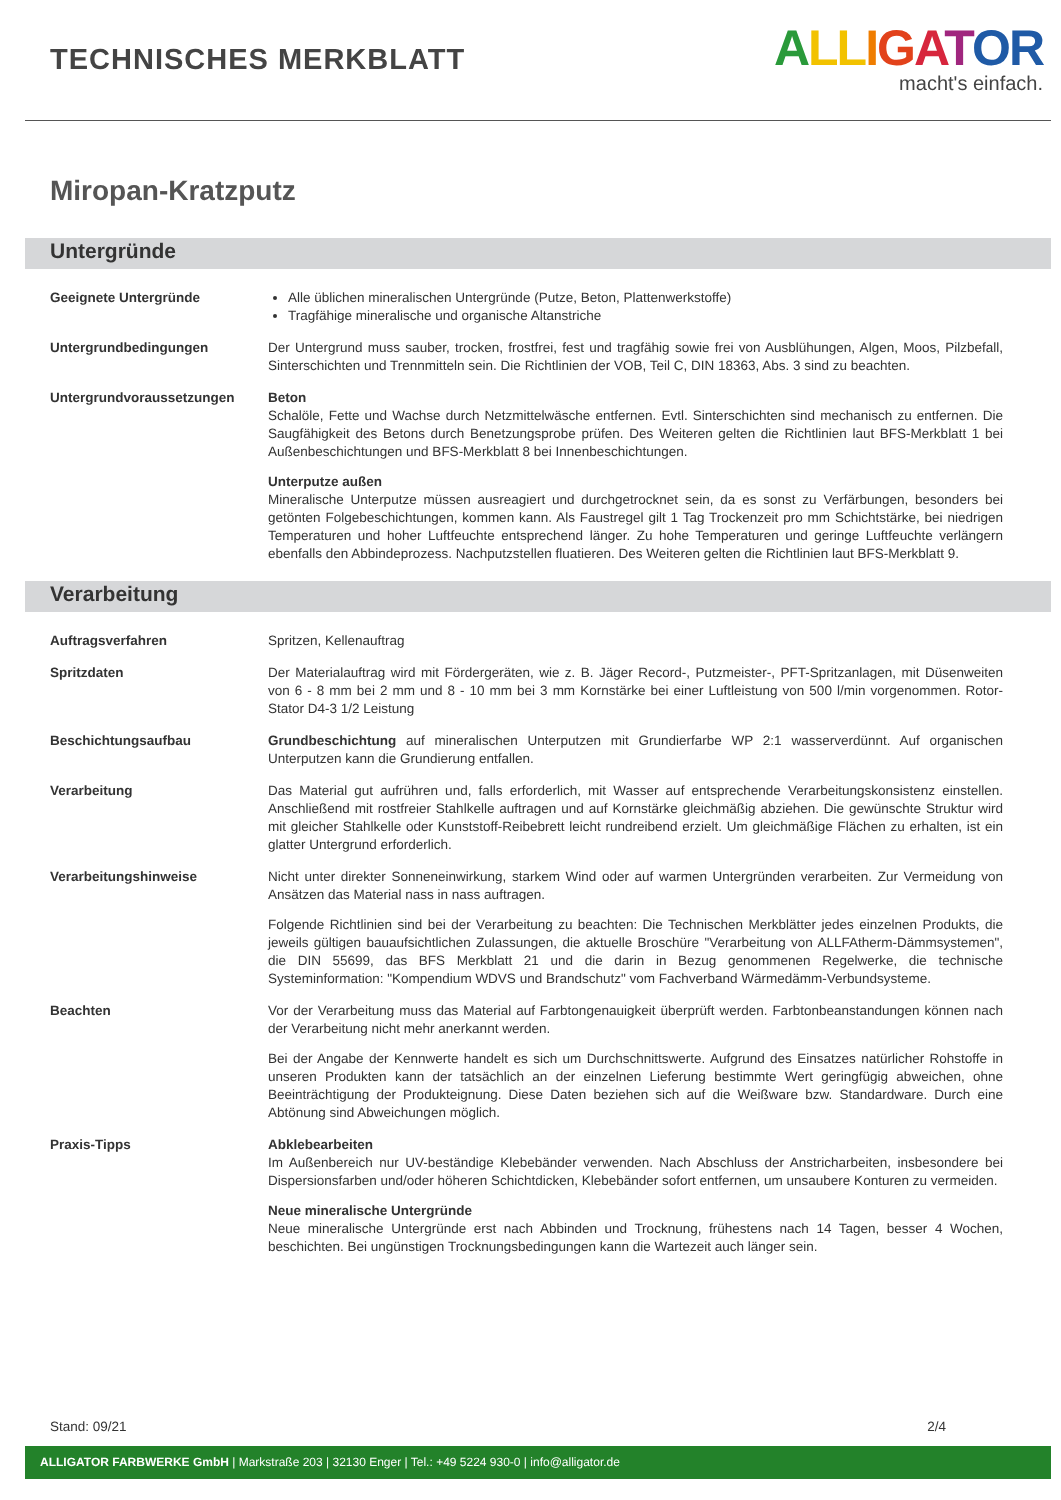TECHNISCHES MERKBLATT
ALL IGATOR
macht's einfach.
Miropan-Kratzputz
Untergründe
Geeignete Untergründe Alle üblichen mineralischen Untergründe (Putze, Beton, Plattenwerkstoffe)
Tragfähige mineralische und organische Altanstriche
Untergrundbedingungen Der Untergrund muss sauber, trocken, frostfrei, fest und tragfähig sowie frei von Ausblühungen, Algen, Moos, Pilzbefall, Sinterschichten und Trennmitteln sein. Die Richtlinien der VOB, Teil C, DIN 18363, Abs. 3 sind zu beachten.
Untergrundvoraussetzungen Beton
Schalöle, Fette und Wachse durch Netzmittelwäsche entfernen. Evtl. Sinterschichten sind mechanisch zu entfernen. Die Saugfähigkeit des Betons durch Benetzungsprobe prüfen. Des Weiteren gelten die Richtlinien laut BFS-Merkblatt 1 bei Außenbeschichtungen und BFS-Merkblatt 8 bei Innenbeschichtungen.
Unterputze außen
Mineralische Unterputze müssen ausreagiert und durchgetrocknet sein, da es sonst zu Verfärbungen, besonders bei getönten Folgebeschichtungen, kommen kann. Als Faustregel gilt 1 Tag Trockenzeit pro mm Schichtstärke, bei niedrigen Temperaturen und hoher Luftfeuchte entsprechend länger. Zu hohe Temperaturen und geringe Luftfeuchte verlängern ebenfalls den Abbindeprozess. Nachputzstellen fluatieren. Des Weiteren gelten die Richtlinien laut BFS-Merkblatt 9.
Verarbeitung
Auftragsverfahren Spritzen, Kellenauftrag
Spritzdaten Der Materialauftrag wird mit Fördergeräten, wie z. B. Jäger Record-, Putzmeister-, PFT-Spritzanlagen, mit Düsenweiten von 6 - 8 mm bei 2 mm und 8 - 10 mm bei 3 mm Kornstärke bei einer Luftleistung von 500 l/min vorgenommen. Rotor-Stator D4-3 1/2 Leistung
Beschichtungsaufbau Grundbeschichtung auf mineralischen Unterputzen mit Grundierfarbe WP 2:1 wasserverdünnt. Auf organischen Unterputzen kann die Grundierung entfallen.
Verarbeitung Das Material gut aufrühren und, falls erforderlich, mit Wasser auf entsprechende Verarbeitungskonsistenz einstellen. Anschließend mit rostfreier Stahlkelle auftragen und auf Kornstärke gleichmäßig abziehen. Die gewünschte Struktur wird mit gleicher Stahlkelle oder Kunststoff-Reibebrett leicht rundreibend erzielt. Um gleichmäßige Flächen zu erhalten, ist ein glatter Untergrund erforderlich.
Verarbeitungshinweise Nicht unter direkter Sonneneinwirkung, starkem Wind oder auf warmen Untergründen verarbeiten. Zur Vermeidung von Ansätzen das Material nass in nass auftragen.
Folgende Richtlinien sind bei der Verarbeitung zu beachten: Die Technischen Merkblätter jedes einzelnen Produkts, die jeweils gültigen bauaufsichtlichen Zulassungen, die aktuelle Broschüre "Verarbeitung von ALLFAtherm-Dämmsystemen", die DIN 55699, das BFS Merkblatt 21 und die darin in Bezug genommenen Regelwerke, die technische Systeminformation: "Kompendium WDVS und Brandschutz" vom Fachverband Wärmedämm-Verbundsysteme.
Beachten Vor der Verarbeitung muss das Material auf Farbtongenauigkeit überprüft werden. Farbtonbeanstandungen können nach der Verarbeitung nicht mehr anerkannt werden.
Bei der Angabe der Kennwerte handelt es sich um Durchschnittswerte. Aufgrund des Einsatzes natürlicher Rohstoffe in unseren Produkten kann der tatsächlich an der einzelnen Lieferung bestimmte Wert geringfügig abweichen, ohne Beeinträchtigung der Produkteignung. Diese Daten beziehen sich auf die Weißware bzw. Standardware. Durch eine Abtönung sind Abweichungen möglich.
Praxis-Tipps Abklebearbeiten
Im Außenbereich nur UV-beständige Klebebänder verwenden. Nach Abschluss der Anstricharbeiten, insbesondere bei Dispersionsfarben und/oder höheren Schichtdicken, Klebebänder sofort entfernen, um unsaubere Konturen zu vermeiden.
Neue mineralische Untergründe
Neue mineralische Untergründe erst nach Abbinden und Trocknung, frühestens nach 14 Tagen, besser 4 Wochen, beschichten. Bei ungünstigen Trocknungsbedingungen kann die Wartezeit auch länger sein.
Stand: 09/21 2/4
ALLIGATOR FARBWERKE GmbH | Markstraße 203 | 32130 Enger | Tel.: +49 5224 930-0 | info@alligator.de